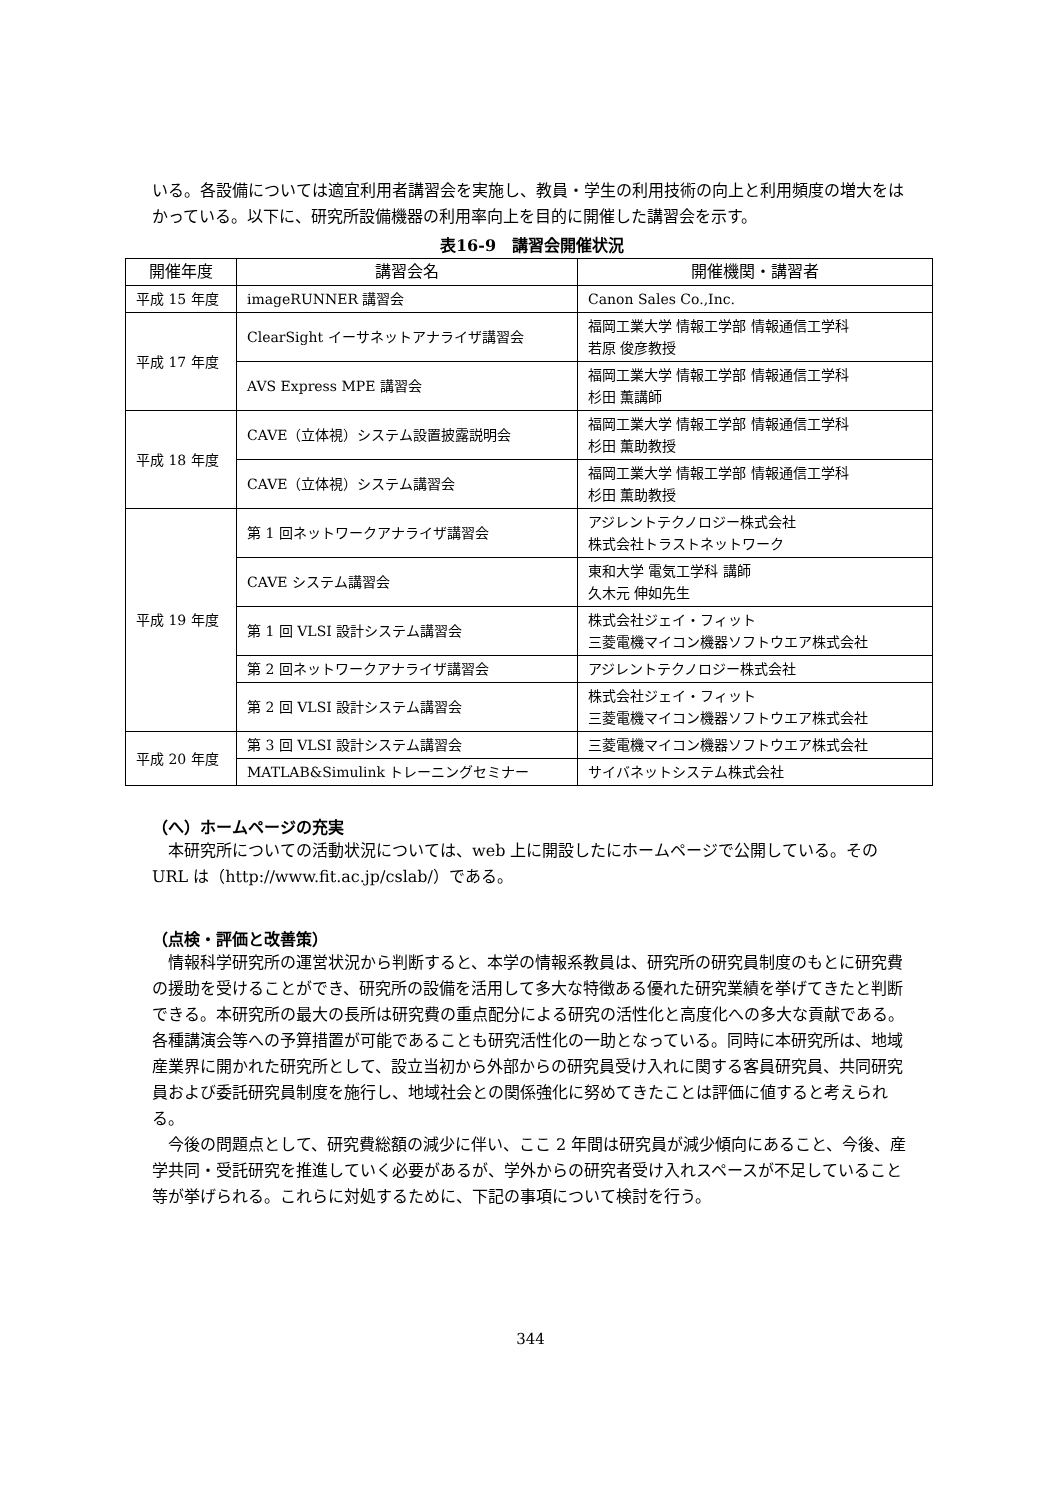いる。各設備については適宜利用者講習会を実施し、教員・学生の利用技術の向上と利用頻度の増大をはかっている。以下に、研究所設備機器の利用率向上を目的に開催した講習会を示す。
表16-9　講習会開催状況
| 開催年度 | 講習会名 | 開催機関・講習者 |
| --- | --- | --- |
| 平成 15 年度 | imageRUNNER 講習会 | Canon Sales Co.,Inc. |
| 平成 17 年度 | ClearSight イーサネットアナライザ講習会 | 福岡工業大学 情報工学部 情報通信工学科 若原 俊彦教授 |
| | AVS Express MPE 講習会 | 福岡工業大学 情報工学部 情報通信工学科 杉田 薫講師 |
| 平成 18 年度 | CAVE（立体視）システム設置披露説明会 | 福岡工業大学 情報工学部 情報通信工学科 杉田 薫助教授 |
| | CAVE（立体視）システム講習会 | 福岡工業大学 情報工学部 情報通信工学科 杉田 薫助教授 |
| 平成 19 年度 | 第 1 回ネットワークアナライザ講習会 | アジレントテクノロジー株式会社 株式会社トラストネットワーク |
| | CAVE システム講習会 | 東和大学 電気工学科 講師 久木元 伸如先生 |
| | 第 1 回 VLSI 設計システム講習会 | 株式会社ジェイ・フィット 三菱電機マイコン機器ソフトウエア株式会社 |
| | 第 2 回ネットワークアナライザ講習会 | アジレントテクノロジー株式会社 |
| | 第 2 回 VLSI 設計システム講習会 | 株式会社ジェイ・フィット 三菱電機マイコン機器ソフトウエア株式会社 |
| 平成 20 年度 | 第 3 回 VLSI 設計システム講習会 | 三菱電機マイコン機器ソフトウエア株式会社 |
| | MATLAB&Simulink トレーニングセミナー | サイバネットシステム株式会社 |
（へ）ホームページの充実
　本研究所についての活動状況については、web 上に開設したにホームページで公開している。その URL は（http://www.fit.ac.jp/cslab/）である。
（点検・評価と改善策）
　情報科学研究所の運営状況から判断すると、本学の情報系教員は、研究所の研究員制度のもとに研究費の援助を受けることができ、研究所の設備を活用して多大な特徴ある優れた研究業績を挙げてきたと判断できる。本研究所の最大の長所は研究費の重点配分による研究の活性化と高度化への多大な貢献である。各種講演会等への予算措置が可能であることも研究活性化の一助となっている。同時に本研究所は、地域産業界に開かれた研究所として、設立当初から外部からの研究員受け入れに関する客員研究員、共同研究員および委託研究員制度を施行し、地域社会との関係強化に努めてきたことは評価に値すると考えられる。
　今後の問題点として、研究費総額の減少に伴い、ここ 2 年間は研究員が減少傾向にあること、今後、産学共同・受託研究を推進していく必要があるが、学外からの研究者受け入れスペースが不足していること等が挙げられる。これらに対処するために、下記の事項について検討を行う。
344